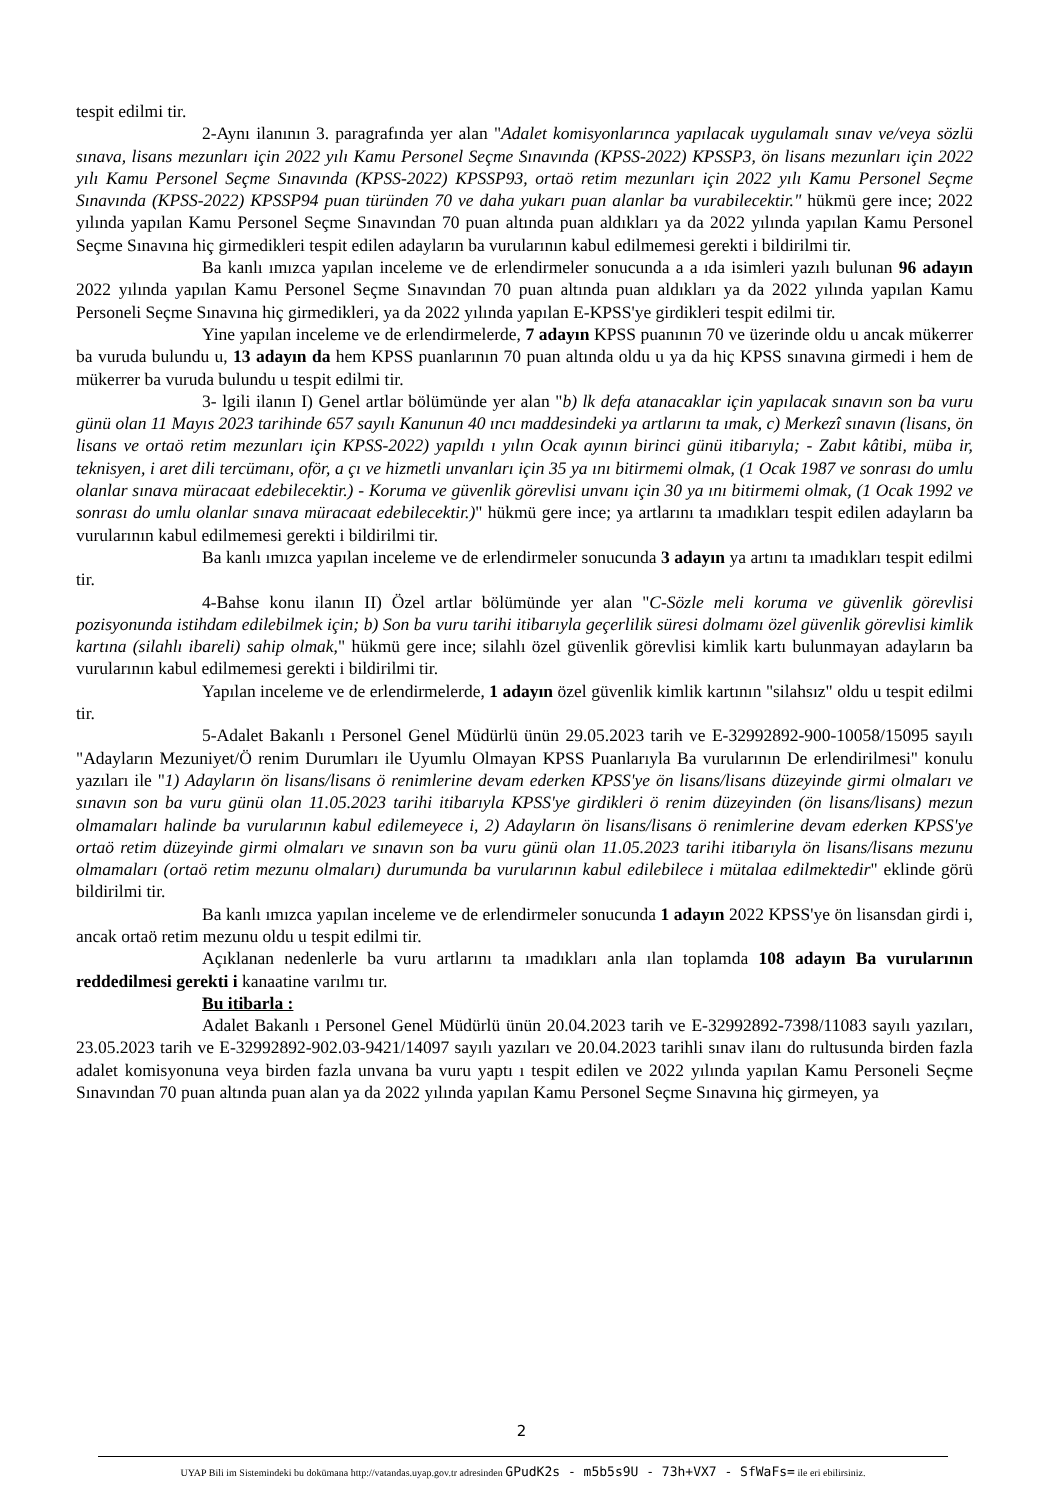tespit edilmi tir.
2-Aynı ilanının 3. paragrafında yer alan "Adalet komisyonlarınca yapılacak uygulamalı sınav ve/veya sözlü sınava, lisans mezunları için 2022 yılı Kamu Personel Seçme Sınavında (KPSS-2022) KPSSP3, ön lisans mezunları için 2022 yılı Kamu Personel Seçme Sınavında (KPSS-2022) KPSSP93, ortaö retim mezunları için 2022 yılı Kamu Personel Seçme Sınavında (KPSS-2022) KPSSP94 puan türünden 70 ve daha yukarı puan alanlar ba vurabilecektir." hükmü gere ince; 2022 yılında yapılan Kamu Personel Seçme Sınavından 70 puan altında puan aldıkları ya da 2022 yılında yapılan Kamu Personel Seçme Sınavına hiç girmedikleri tespit edilen adayların ba vurularının kabul edilmemesi gerekti i bildirilmi tir.
Ba kanlı ımızca yapılan inceleme ve de erlendirmeler sonucunda a a ıda isimleri yazılı bulunan 96 adayın 2022 yılında yapılan Kamu Personel Seçme Sınavından 70 puan altında puan aldıkları ya da 2022 yılında yapılan Kamu Personeli Seçme Sınavına hiç girmedikleri, ya da 2022 yılında yapılan E-KPSS'ye girdikleri tespit edilmi tir.
Yine yapılan inceleme ve de erlendirmelerde, 7 adayın KPSS puanının 70 ve üzerinde oldu u ancak mükerrer ba vuruda bulundu u, 13 adayın da hem KPSS puanlarının 70 puan altında oldu u ya da hiç KPSS sınavına girmedi i hem de mükerrer ba vuruda bulundu u tespit edilmi tir.
3- lgili ilanın I) Genel artlar bölümünde yer alan "b) lk defa atanacaklar için yapılacak sınavın son ba vuru günü olan 11 Mayıs 2023 tarihinde 657 sayılı Kanunun 40 ıncı maddesindeki ya artlarını ta ımak, c) Merkezî sınavın (lisans, ön lisans ve ortaö retim mezunları için KPSS-2022) yapıldı ı yılın Ocak ayının birinci günü itibarıyla; - Zabıt kâtibi, müba ir, teknisyen, i aret dili tercümanı, oför, a çı ve hizmetli unvanları için 35 ya ını bitirmemi olmak, (1 Ocak 1987 ve sonrası do umlu olanlar sınava müracaat edebilecektir.) - Koruma ve güvenlik görevlisi unvanı için 30 ya ını bitirmemi olmak, (1 Ocak 1992 ve sonrası do umlu olanlar sınava müracaat edebilecektir.)" hükmü gere ince; ya artlarını ta ımadıkları tespit edilen adayların ba vurularının kabul edilmemesi gerekti i bildirilmi tir.
Ba kanlı ımızca yapılan inceleme ve de erlendirmeler sonucunda 3 adayın ya artını ta ımadıkları tespit edilmi tir.
4-Bahse konu ilanın II) Özel artlar bölümünde yer alan "C-Sözle meli koruma ve güvenlik görevlisi pozisyonunda istihdam edilebilmek için; b) Son ba vuru tarihi itibarıyla geçerlilik süresi dolmamı özel güvenlik görevlisi kimlik kartına (silahlı ibareli) sahip olmak," hükmü gere ince; silahlı özel güvenlik görevlisi kimlik kartı bulunmayan adayların ba vurularının kabul edilmemesi gerekti i bildirilmi tir.
Yapılan inceleme ve de erlendirmelerde, 1 adayın özel güvenlik kimlik kartının "silahsız" oldu u tespit edilmi tir.
5-Adalet Bakanlı ı Personel Genel Müdürlü ünün 29.05.2023 tarih ve E-32992892-900-10058/15095 sayılı "Adayların Mezuniyet/Ö renim Durumları ile Uyumlu Olmayan KPSS Puanlarıyla Ba vurularının De erlendirilmesi" konulu yazıları ile "1) Adayların ön lisans/lisans ö renimlerine devam ederken KPSS'ye ön lisans/lisans düzeyinde girmi olmaları ve sınavın son ba vuru günü olan 11.05.2023 tarihi itibarıyla KPSS'ye girdikleri ö renim düzeyinden (ön lisans/lisans) mezun olmamaları halinde ba vurularının kabul edilemeyece i, 2) Adayların ön lisans/lisans ö renimlerine devam ederken KPSS'ye ortaö retim düzeyinde girmi olmaları ve sınavın son ba vuru günü olan 11.05.2023 tarihi itibarıyla ön lisans/lisans mezunu olmamaları (ortaö retim mezunu olmaları) durumunda ba vurularının kabul edilebilece i mütalaa edilmektedir" eklinde görü bildirilmi tir.
Ba kanlı ımızca yapılan inceleme ve de erlendirmeler sonucunda 1 adayın 2022 KPSS'ye ön lisansdan girdi i, ancak ortaö retim mezunu oldu u tespit edilmi tir.
Açıklanan nedenlerle ba vuru artlarını ta ımadıkları anla ılan toplamda 108 adayın Ba vurularının reddedilmesi gerekti i kanaatine varılmı tır.
Bu itibarla :
Adalet Bakanlı ı Personel Genel Müdürlü ünün 20.04.2023 tarih ve E-32992892-7398/11083 sayılı yazıları, 23.05.2023 tarih ve E-32992892-902.03-9421/14097 sayılı yazıları ve 20.04.2023 tarihli sınav ilanı do rultusunda birden fazla adalet komisyonuna veya birden fazla unvana ba vuru yaptı ı tespit edilen ve 2022 yılında yapılan Kamu Personeli Seçme Sınavından 70 puan altında puan alan ya da 2022 yılında yapılan Kamu Personel Seçme Sınavına hiç girmeyen, ya
2
UYAP Bili im Sistemindeki bu dokümana http://vatandas.uyap.gov.tr adresinden GPudK2s - m5b5s9U - 73h+VX7 - SfWaFs= ile eri ebilirsiniz.